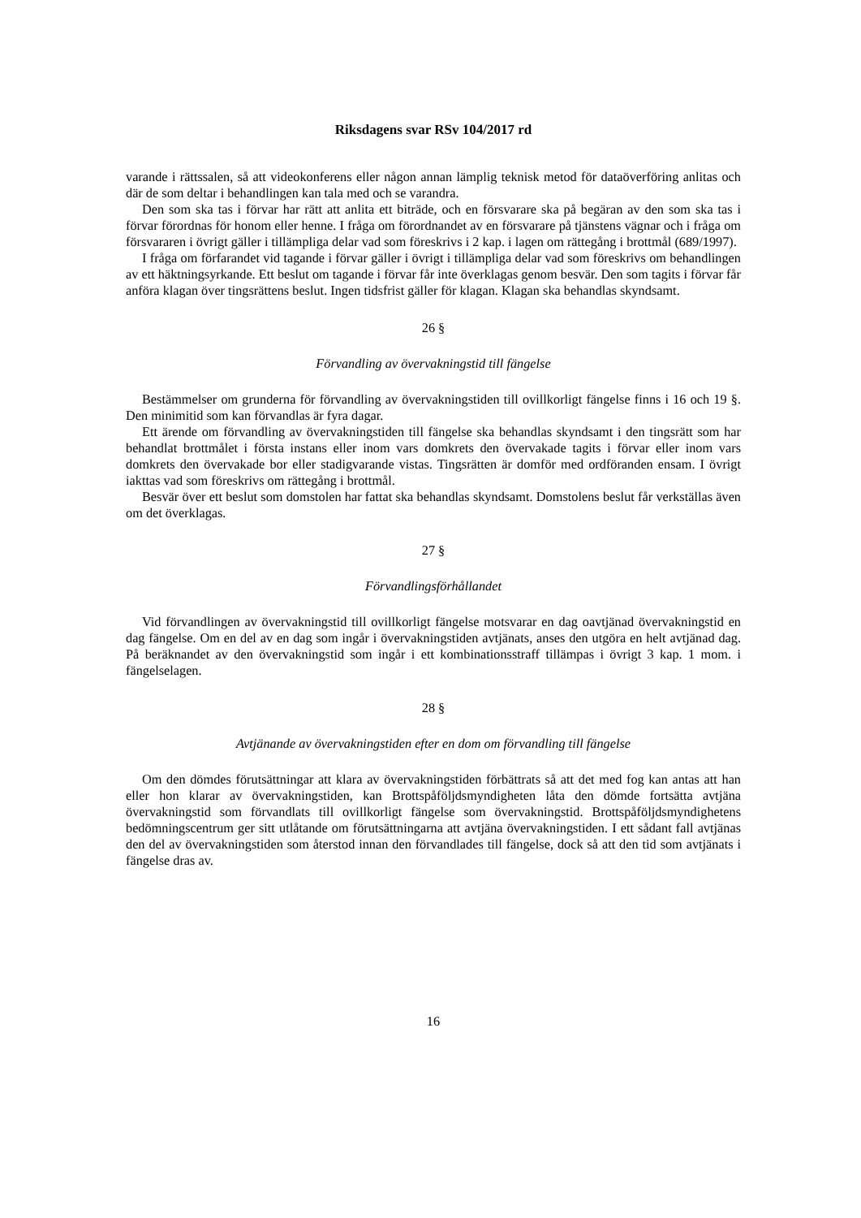Riksdagens svar RSv 104/2017 rd
varande i rättssalen, så att videokonferens eller någon annan lämplig teknisk metod för dataöverföring anlitas och där de som deltar i behandlingen kan tala med och se varandra.
Den som ska tas i förvar har rätt att anlita ett biträde, och en försvarare ska på begäran av den som ska tas i förvar förordnas för honom eller henne. I fråga om förordnandet av en försvarare på tjänstens vägnar och i fråga om försvararen i övrigt gäller i tillämpliga delar vad som föreskrivs i 2 kap. i lagen om rättegång i brottmål (689/1997).
I fråga om förfarandet vid tagande i förvar gäller i övrigt i tillämpliga delar vad som föreskrivs om behandlingen av ett häktningsyrkande. Ett beslut om tagande i förvar får inte överklagas genom besvär. Den som tagits i förvar får anföra klagan över tingsrättens beslut. Ingen tidsfrist gäller för klagan. Klagan ska behandlas skyndsamt.
26 §
Förvandling av övervakningstid till fängelse
Bestämmelser om grunderna för förvandling av övervakningstiden till ovillkorligt fängelse finns i 16 och 19 §. Den minimitid som kan förvandlas är fyra dagar.
Ett ärende om förvandling av övervakningstiden till fängelse ska behandlas skyndsamt i den tingsrätt som har behandlat brottmålet i första instans eller inom vars domkrets den övervakade tagits i förvar eller inom vars domkrets den övervakade bor eller stadigvarande vistas. Tingsrätten är domför med ordföranden ensam. I övrigt iakttas vad som föreskrivs om rättegång i brottmål.
Besvär över ett beslut som domstolen har fattat ska behandlas skyndsamt. Domstolens beslut får verkställas även om det överklagas.
27 §
Förvandlingsförhållandet
Vid förvandlingen av övervakningstid till ovillkorligt fängelse motsvarar en dag oavtjänad övervakningstid en dag fängelse. Om en del av en dag som ingår i övervakningstiden avtjänats, anses den utgöra en helt avtjänad dag. På beräknandet av den övervakningstid som ingår i ett kombinationsstraff tillämpas i övrigt 3 kap. 1 mom. i fängelselagen.
28 §
Avtjänande av övervakningstiden efter en dom om förvandling till fängelse
Om den dömdes förutsättningar att klara av övervakningstiden förbättrats så att det med fog kan antas att han eller hon klarar av övervakningstiden, kan Brottspåföljdsmyndigheten låta den dömde fortsätta avtjäna övervakningstid som förvandlats till ovillkorligt fängelse som övervakningstid. Brottspåföljdsmyndighetens bedömningscentrum ger sitt utlåtande om förutsättningarna att avtjäna övervakningstiden. I ett sådant fall avtjänas den del av övervakningstiden som återstod innan den förvandlades till fängelse, dock så att den tid som avtjänats i fängelse dras av.
16